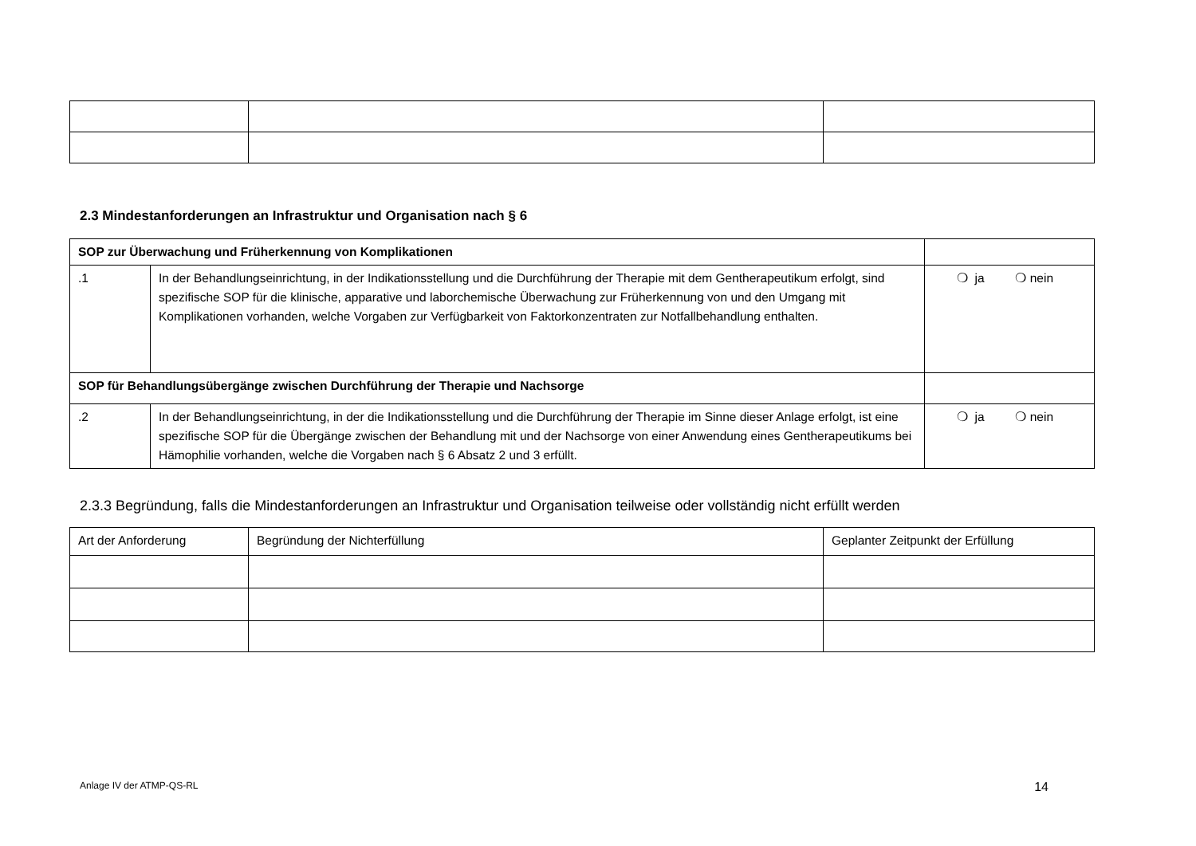2.3 Mindestanforderungen an Infrastruktur und Organisation nach § 6
| SOP zur Überwachung und Früherkennung von Komplikationen | | |
| .1 | In der Behandlungseinrichtung, in der Indikationsstellung und die Durchführung der Therapie mit dem Gentherapeutikum erfolgt, sind spezifische SOP für die klinische, apparative und laborchemische Überwachung zur Früherkennung von und den Umgang mit Komplikationen vorhanden, welche Vorgaben zur Verfügbarkeit von Faktorkonzentraten zur Notfallbehandlung enthalten. | ❍ ja ❍ nein |
| SOP für Behandlungsübergänge zwischen Durchführung der Therapie und Nachsorge | | |
| .2 | In der Behandlungseinrichtung, in der die Indikationsstellung und die Durchführung der Therapie im Sinne dieser Anlage erfolgt, ist eine spezifische SOP für die Übergänge zwischen der Behandlung mit und der Nachsorge von einer Anwendung eines Gentherapeutikums bei Hämophilie vorhanden, welche die Vorgaben nach § 6 Absatz 2 und 3 erfüllt. | ❍ ja ❍ nein |
2.3.3 Begründung, falls die Mindestanforderungen an Infrastruktur und Organisation teilweise oder vollständig nicht erfüllt werden
| Art der Anforderung | Begründung der Nichterfüllung | Geplanter Zeitpunkt der Erfüllung |
Anlage IV der ATMP-QS-RL 14